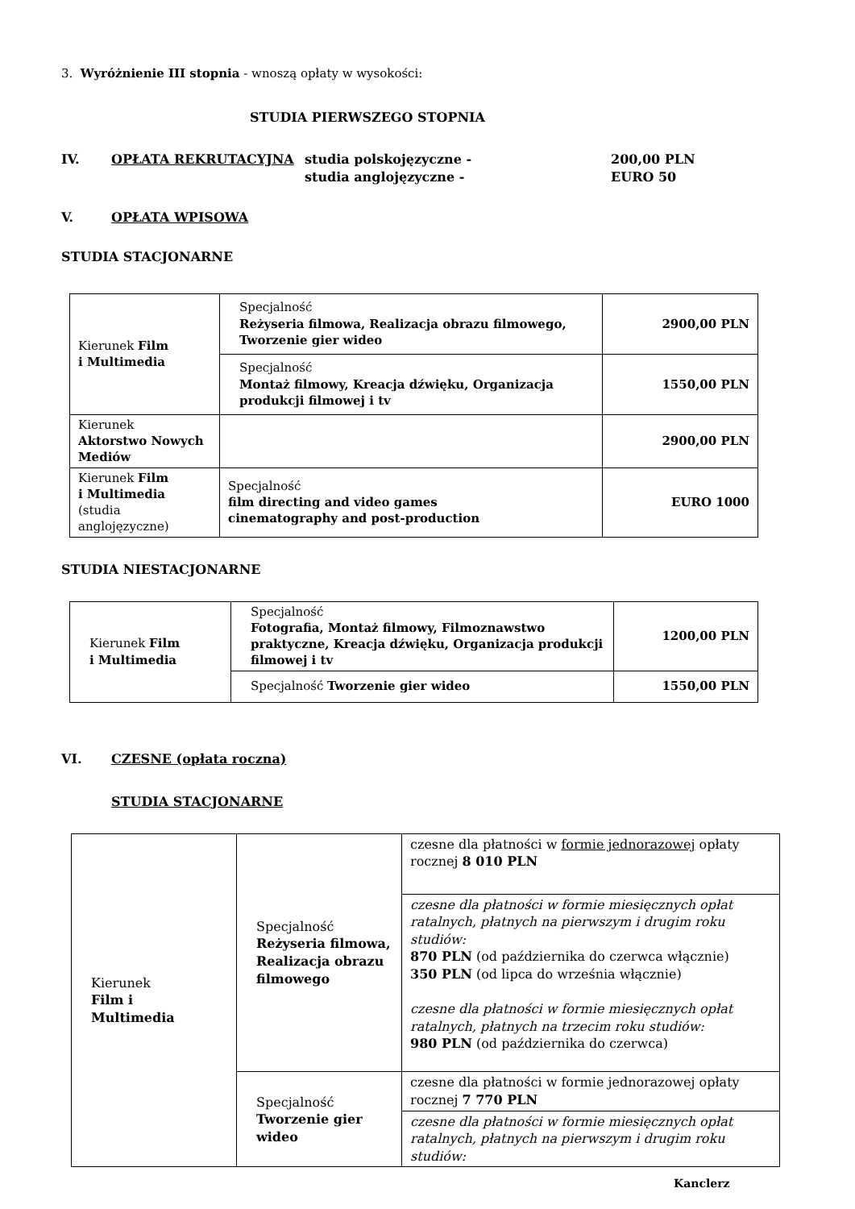3. Wyróżnienie III stopnia - wnoszą opłaty w wysokości:
STUDIA PIERWSZEGO STOPNIA
IV. OPŁATA REKRUTACYJNA studia polskojęzyczne -
studia anglojęzyczne -
200,00 PLN
EURO 50
V. OPŁATA WPISOWA
STUDIA STACJONARNE
| Kierunek Film i Multimedia | Specjalność Reżyseria filmowa, Realizacja obrazu filmowego, Tworzenie gier wideo | 2900,00 PLN |
| | Specjalność Montaż filmowy, Kreacja dźwięku, Organizacja produkcji filmowej i tv | 1550,00 PLN |
| Kierunek Aktorstwo Nowych Mediów | | 2900,00 PLN |
| Kierunek Film i Multimedia (studia anglojęzyczne) | Specjalność film directing and video games cinematography and post-production | EURO 1000 |
STUDIA NIESTACJONARNE
| Kierunek Film i Multimedia | Specjalność Fotografia, Montaż filmowy, Filmoznawstwo praktyczne, Kreacja dźwięku, Organizacja produkcji filmowej i tv | 1200,00 PLN |
| | Specjalność Tworzenie gier wideo | 1550,00 PLN |
VI. CZESNE (opłata roczna)
STUDIA STACJONARNE
| Kierunek Film i Multimedia | Specjalność Reżyseria filmowa, Realizacja obrazu filmowego | czesne dla płatności w formie jednorazowej opłaty rocznej 8 010 PLN |
| | | czesne dla płatności w formie miesięcznych opłat ratalnych, płatnych na pierwszym i drugim roku studiów: 870 PLN (od października do czerwca włącznie) 350 PLN (od lipca do września włącznie) czesne dla płatności w formie miesięcznych opłat ratalnych, płatnych na trzecim roku studiów: 980 PLN (od października do czerwca) |
| | Specjalność Tworzenie gier wideo | czesne dla płatności w formie jednorazowej opłaty rocznej 7 770 PLN |
| | | czesne dla płatności w formie miesięcznych opłat ratalnych, płatnych na pierwszym i drugim roku studiów: |
Kanclerz